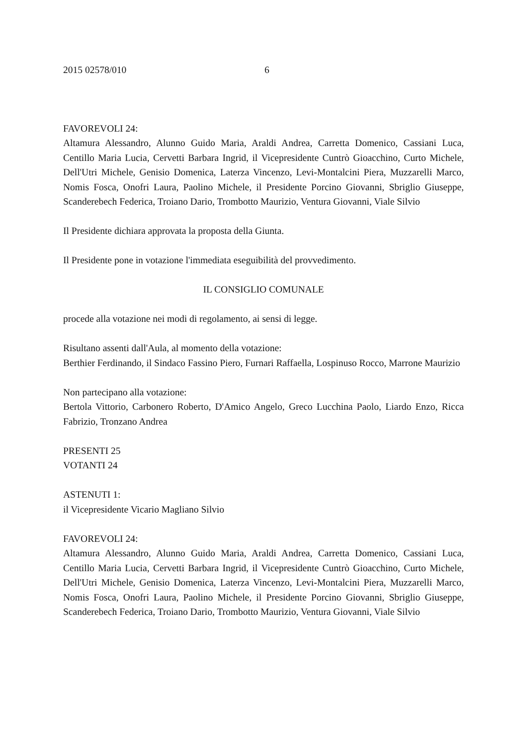2015 02578/010 6
FAVOREVOLI 24:
Altamura Alessandro, Alunno Guido Maria, Araldi Andrea, Carretta Domenico, Cassiani Luca, Centillo Maria Lucia, Cervetti Barbara Ingrid, il Vicepresidente Cuntrò Gioacchino, Curto Michele, Dell'Utri Michele, Genisio Domenica, Laterza Vincenzo, Levi-Montalcini Piera, Muzzarelli Marco, Nomis Fosca, Onofri Laura, Paolino Michele, il Presidente Porcino Giovanni, Sbriglio Giuseppe, Scanderebech Federica, Troiano Dario, Trombotto Maurizio, Ventura Giovanni, Viale Silvio
Il Presidente dichiara approvata la proposta della Giunta.
Il Presidente pone in votazione l'immediata eseguibilità del provvedimento.
IL CONSIGLIO COMUNALE
procede alla votazione nei modi di regolamento, ai sensi di legge.
Risultano assenti dall'Aula, al momento della votazione:
Berthier Ferdinando, il Sindaco Fassino Piero, Furnari Raffaella, Lospinuso Rocco, Marrone Maurizio
Non partecipano alla votazione:
Bertola Vittorio, Carbonero Roberto, D'Amico Angelo, Greco Lucchina Paolo, Liardo Enzo, Ricca Fabrizio, Tronzano Andrea
PRESENTI 25
VOTANTI 24
ASTENUTI 1:
il Vicepresidente Vicario Magliano Silvio
FAVOREVOLI 24:
Altamura Alessandro, Alunno Guido Maria, Araldi Andrea, Carretta Domenico, Cassiani Luca, Centillo Maria Lucia, Cervetti Barbara Ingrid, il Vicepresidente Cuntrò Gioacchino, Curto Michele, Dell'Utri Michele, Genisio Domenica, Laterza Vincenzo, Levi-Montalcini Piera, Muzzarelli Marco, Nomis Fosca, Onofri Laura, Paolino Michele, il Presidente Porcino Giovanni, Sbriglio Giuseppe, Scanderebech Federica, Troiano Dario, Trombotto Maurizio, Ventura Giovanni, Viale Silvio